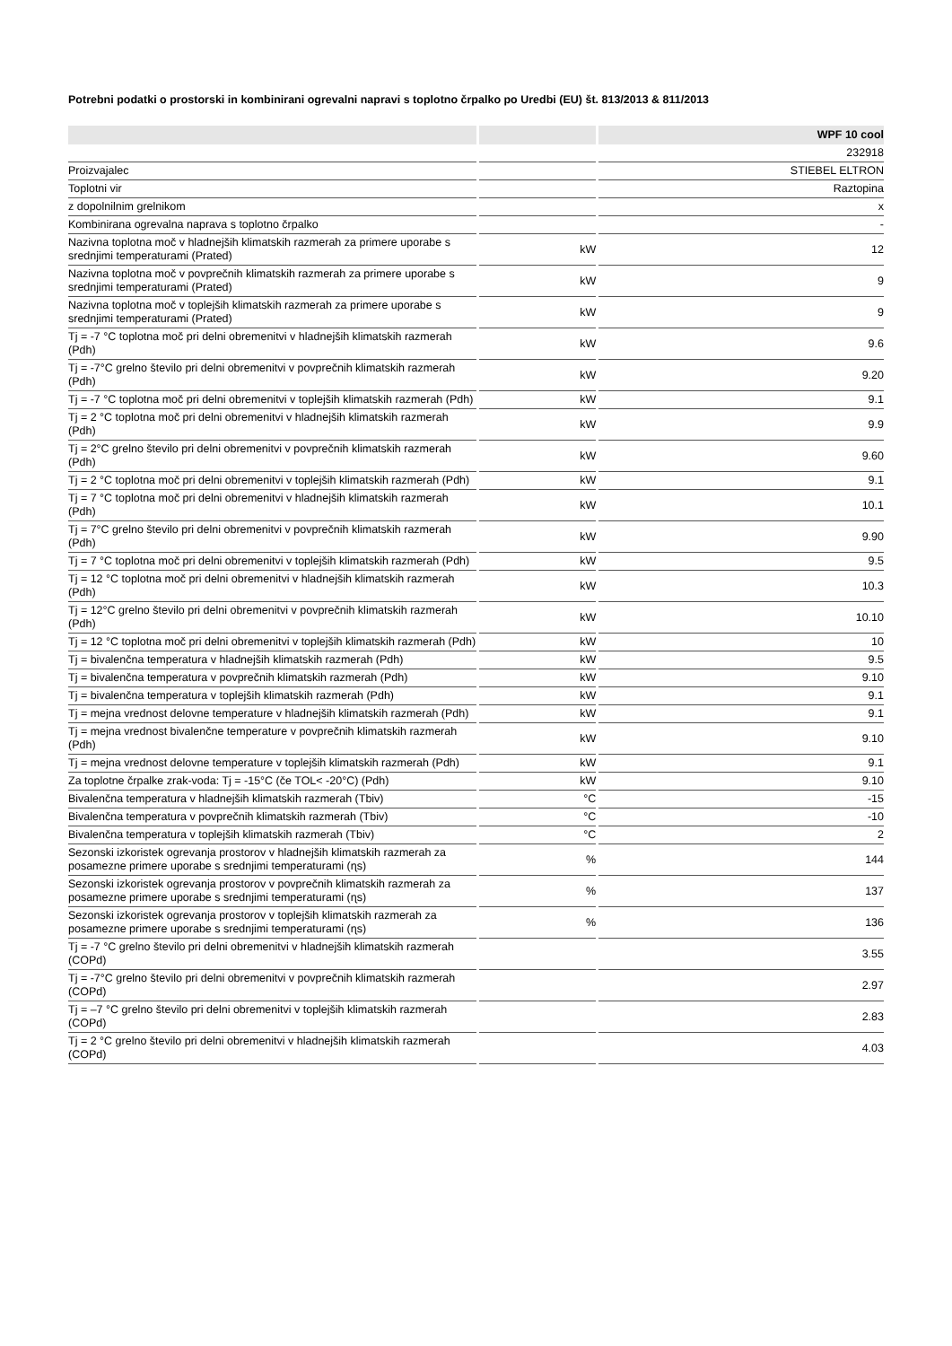Potrebni podatki o prostorski in kombinirani ogrevalni napravi s toplotno črpalko po Uredbi (EU) št. 813/2013 & 811/2013
| | | WPF 10 cool |
| --- | --- | --- |
| | | 232918 |
| Proizvajalec | | STIEBEL ELTRON |
| Toplotni vir | | Raztopina |
| z dopolnilnim grelnikom | | x |
| Kombinirana ogrevalna naprava s toplotno črpalko | | - |
| Nazivna toplotna moč v hladnejših klimatskih razmerah za primere uporabe s srednjimi temperaturami (Prated) | kW | 12 |
| Nazivna toplotna moč v povprečnih klimatskih razmerah za primere uporabe s srednjimi temperaturami (Prated) | kW | 9 |
| Nazivna toplotna moč v toplejših klimatskih razmerah za primere uporabe s srednjimi temperaturami (Prated) | kW | 9 |
| Tj = -7 °C toplotna moč pri delni obremenitvi v hladnejših klimatskih razmerah (Pdh) | kW | 9.6 |
| Tj = -7°C grelno število pri delni obremenitvi v povprečnih klimatskih razmerah (Pdh) | kW | 9.20 |
| Tj = -7 °C toplotna moč pri delni obremenitvi v toplejših klimatskih razmerah (Pdh) | kW | 9.1 |
| Tj = 2 °C toplotna moč pri delni obremenitvi v hladnejših klimatskih razmerah (Pdh) | kW | 9.9 |
| Tj = 2°C grelno število pri delni obremenitvi v povprečnih klimatskih razmerah (Pdh) | kW | 9.60 |
| Tj = 2 °C toplotna moč pri delni obremenitvi v toplejših klimatskih razmerah (Pdh) | kW | 9.1 |
| Tj = 7 °C toplotna moč pri delni obremenitvi v hladnejših klimatskih razmerah (Pdh) | kW | 10.1 |
| Tj = 7°C grelno število pri delni obremenitvi v povprečnih klimatskih razmerah (Pdh) | kW | 9.90 |
| Tj = 7 °C toplotna moč pri delni obremenitvi v toplejših klimatskih razmerah (Pdh) | kW | 9.5 |
| Tj = 12 °C toplotna moč pri delni obremenitvi v hladnejših klimatskih razmerah (Pdh) | kW | 10.3 |
| Tj = 12°C grelno število pri delni obremenitvi v povprečnih klimatskih razmerah (Pdh) | kW | 10.10 |
| Tj = 12 °C toplotna moč pri delni obremenitvi v toplejših klimatskih razmerah (Pdh) | kW | 10 |
| Tj = bivalenčna temperatura v hladnejših klimatskih razmerah (Pdh) | kW | 9.5 |
| Tj = bivalenčna temperatura v povprečnih klimatskih razmerah (Pdh) | kW | 9.10 |
| Tj = bivalenčna temperatura v toplejših klimatskih razmerah (Pdh) | kW | 9.1 |
| Tj = mejna vrednost delovne temperature v hladnejših klimatskih razmerah (Pdh) | kW | 9.1 |
| Tj = mejna vrednost bivalenčne temperature v povprečnih klimatskih razmerah (Pdh) | kW | 9.10 |
| Tj = mejna vrednost delovne temperature v toplejših klimatskih razmerah (Pdh) | kW | 9.1 |
| Za toplotne črpalke zrak-voda: Tj = -15°C (če TOL< -20°C) (Pdh) | kW | 9.10 |
| Bivalenčna temperatura v hladnejših klimatskih razmerah (Tbiv) | °C | -15 |
| Bivalenčna temperatura v povprečnih klimatskih razmerah (Tbiv) | °C | -10 |
| Bivalenčna temperatura v toplejših klimatskih razmerah (Tbiv) | °C | 2 |
| Sezonski izkoristek ogrevanja prostorov v hladnejših klimatskih razmerah za posamezne primere uporabe s srednjimi temperaturami (ɳs) | % | 144 |
| Sezonski izkoristek ogrevanja prostorov v povprečnih klimatskih razmerah za posamezne primere uporabe s srednjimi temperaturami (ɳs) | % | 137 |
| Sezonski izkoristek ogrevanja prostorov v toplejših klimatskih razmerah za posamezne primere uporabe s srednjimi temperaturami (ɳs) | % | 136 |
| Tj = -7 °C grelno število pri delni obremenitvi v hladnejših klimatskih razmerah (COPd) | | 3.55 |
| Tj = -7°C grelno število pri delni obremenitvi v povprečnih klimatskih razmerah (COPd) | | 2.97 |
| Tj = –7 °C grelno število pri delni obremenitvi v toplejših klimatskih razmerah (COPd) | | 2.83 |
| Tj = 2 °C grelno število pri delni obremenitvi v hladnejših klimatskih razmerah (COPd) | | 4.03 |